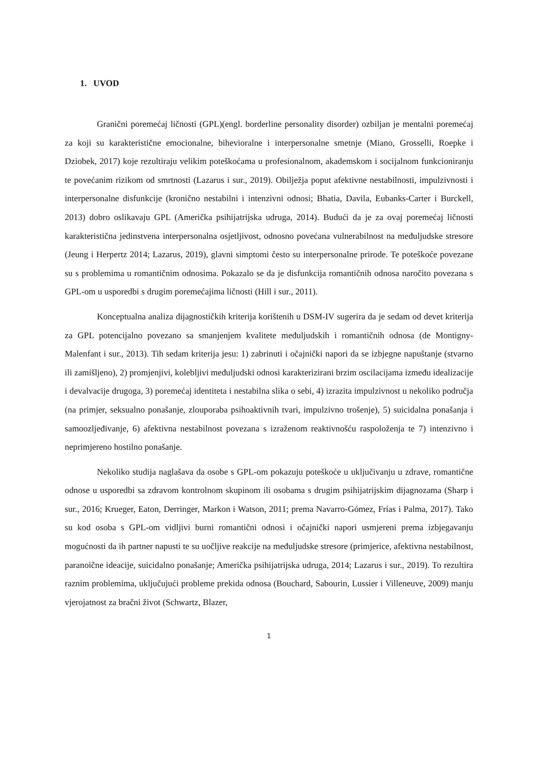1. UVOD
Granični poremećaj ličnosti (GPL)(engl. borderline personality disorder) ozbiljan je mentalni poremećaj za koji su karakteristične emocionalne, bihevioralne i interpersonalne smetnje (Miano, Grosselli, Roepke i Dziobek, 2017) koje rezultiraju velikim poteškoćama u profesionalnom, akademskom i socijalnom funkcioniranju te povećanim rizikom od smrtnosti (Lazarus i sur., 2019). Obilježja poput afektivne nestabilnosti, impulzivnosti i interpersonalne disfunkcije (kronično nestabilni i intenzivni odnosi; Bhatia, Davila, Eubanks-Carter i Burckell, 2013) dobro oslikavaju GPL (Američka psihijatrijska udruga, 2014). Budući da je za ovaj poremećaj ličnosti karakteristična jedinstvena interpersonalna osjetljivost, odnosno povećana vulnerabilnost na međuljudske stresore (Jeung i Herpertz 2014; Lazarus, 2019), glavni simptomi često su interpersonalne prirode. Te poteškoće povezane su s problemima u romantičnim odnosima. Pokazalo se da je disfunkcija romantičnih odnosa naročito povezana s GPL-om u usporedbi s drugim poremećajima ličnosti (Hill i sur., 2011).
Konceptualna analiza dijagnostičkih kriterija korištenih u DSM-IV sugerira da je sedam od devet kriterija za GPL potencijalno povezano sa smanjenjem kvalitete međuljudskih i romantičnih odnosa (de Montigny-Malenfant i sur., 2013). Tih sedam kriterija jesu: 1) zabrinuti i očajnički napori da se izbjegne napuštanje (stvarno ili zamišljeno), 2) promjenjivi, kolebljivi međuljudski odnosi karakterizirani brzim oscilacijama između idealizacije i devalvacije drugoga, 3) poremećaj identiteta i nestabilna slika o sebi, 4) izrazita impulzivnost u nekoliko područja (na primjer, seksualno ponašanje, zlouporaba psihoaktivnih tvari, impulzivno trošenje), 5) suicidalna ponašanja i samoozljeđivanje, 6) afektivna nestabilnost povezana s izraženom reaktivnošću raspoloženja te 7) intenzivno i neprimjereno hostilno ponašanje.
Nekoliko studija naglašava da osobe s GPL-om pokazuju poteškoće u uključivanju u zdrave, romantične odnose u usporedbi sa zdravom kontrolnom skupinom ili osobama s drugim psihijatrijskim dijagnozama (Sharp i sur., 2016; Krueger, Eaton, Derringer, Markon i Watson, 2011; prema Navarro-Gómez, Frías i Palma, 2017). Tako su kod osoba s GPL-om vidljivi burni romantični odnosi i očajnički napori usmjereni prema izbjegavanju mogućnosti da ih partner napusti te su uočljive reakcije na međuljudske stresore (primjerice, afektivna nestabilnost, paranoične ideacije, suicidalno ponašanje; Američka psihijatrijska udruga, 2014; Lazarus i sur., 2019). To rezultira raznim problemima, uključujući probleme prekida odnosa (Bouchard, Sabourin, Lussier i Villeneuve, 2009) manju vjerojatnost za bračni život (Schwartz, Blazer,
1